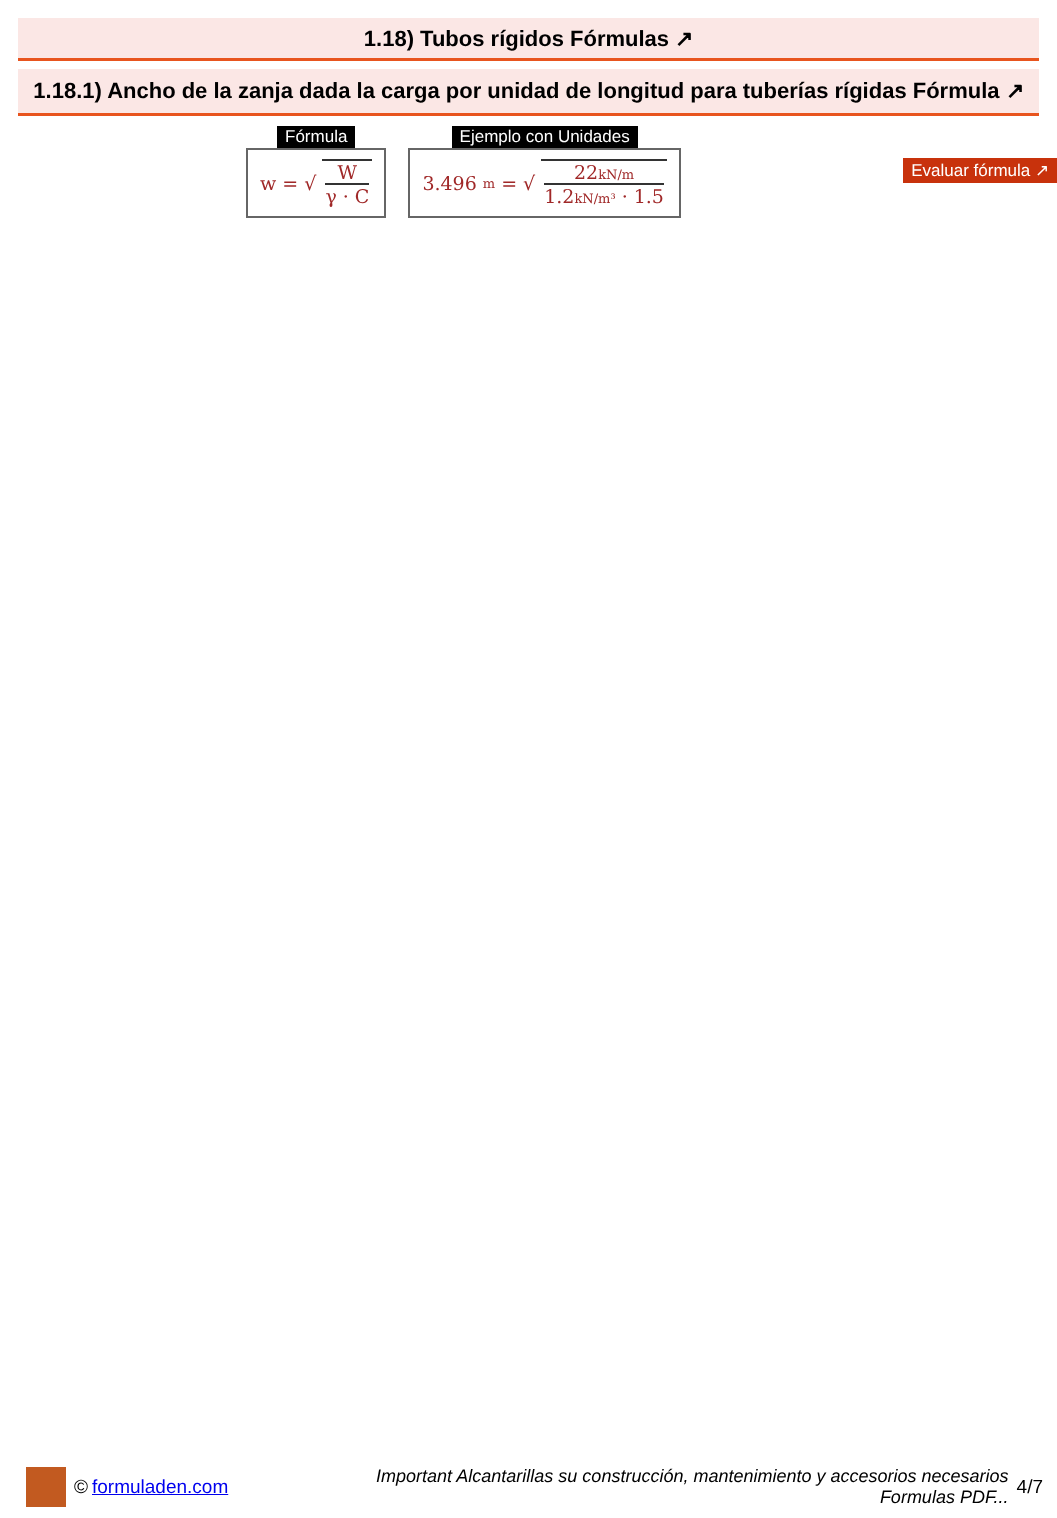1.18) Tubos rígidos Fórmulas ↗
1.18.1) Ancho de la zanja dada la carga por unidad de longitud para tuberías rígidas Fórmula ↗
Evaluar fórmula ↗
Fórmula
w = √ W γ · C
Ejemplo con Unidades
3.496 m = √ 22kN/m 1.2kN/m³ · 1.5
© formuladen.com
Important Alcantarillas su construcción, mantenimiento y accesorios necesarios
Formulas PDF...
4/7